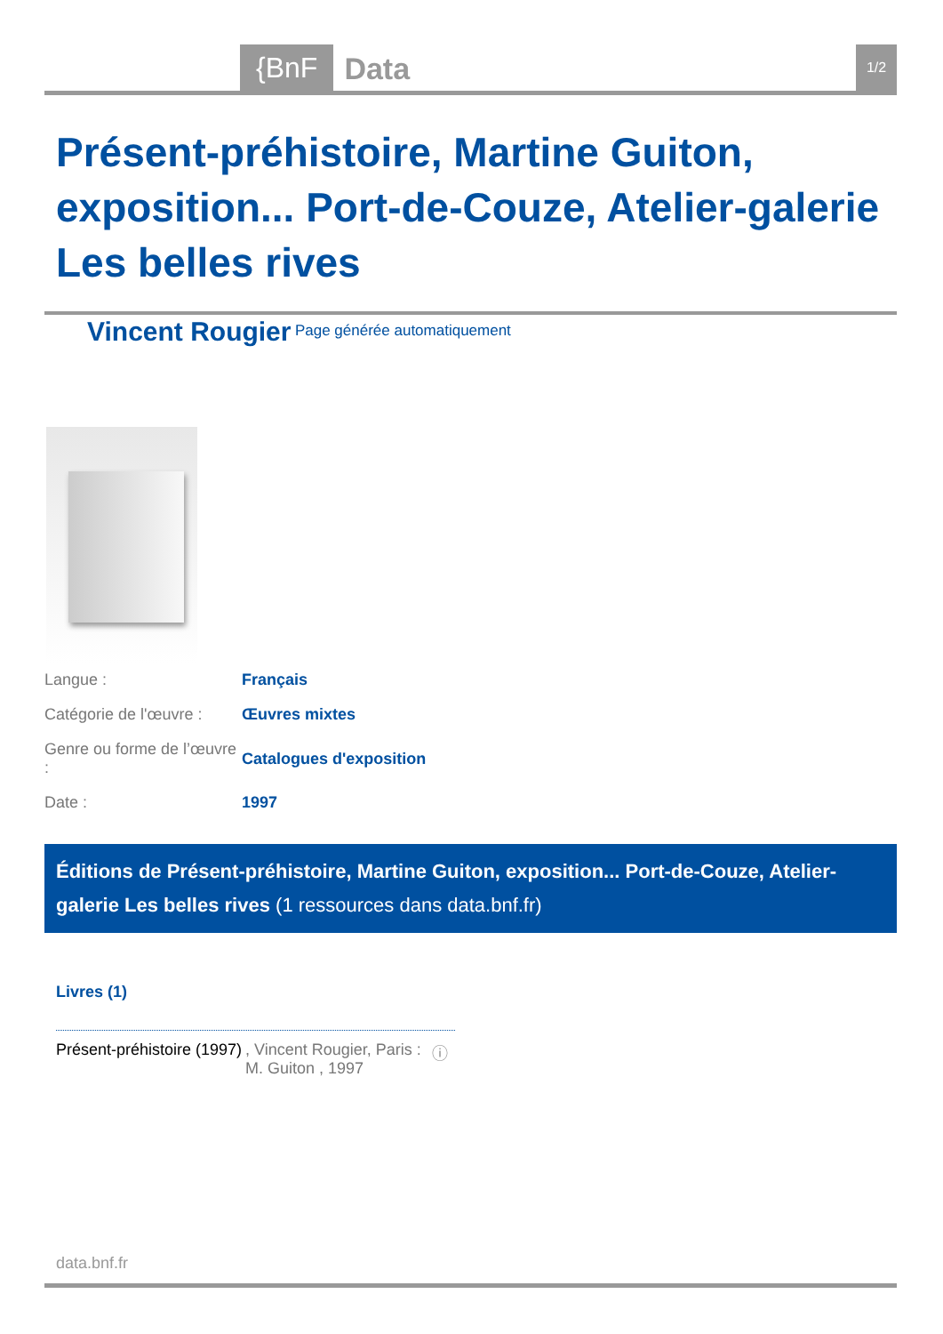{BnF Data 1/2
Présent-préhistoire, Martine Guiton, exposition... Port-de-Couze, Atelier-galerie Les belles rives
Vincent Rougier <sup>Page générée automatiquement</sup>
| Langue : | Français |
| Catégorie de l'œuvre : | Œuvres mixtes |
| Genre ou forme de l’œuvre : | Catalogues d'exposition |
| Date : | 1997 |
Éditions de Présent-préhistoire, Martine Guiton, exposition... Port-de-Couze, Atelier-galerie Les belles rives (1 ressources dans data.bnf.fr)
Livres (1)
| Présent-préhistoire (1997) | , Vincent Rougier, Paris : M. Guiton , 1997 | ⓘ |
data.bnf.fr